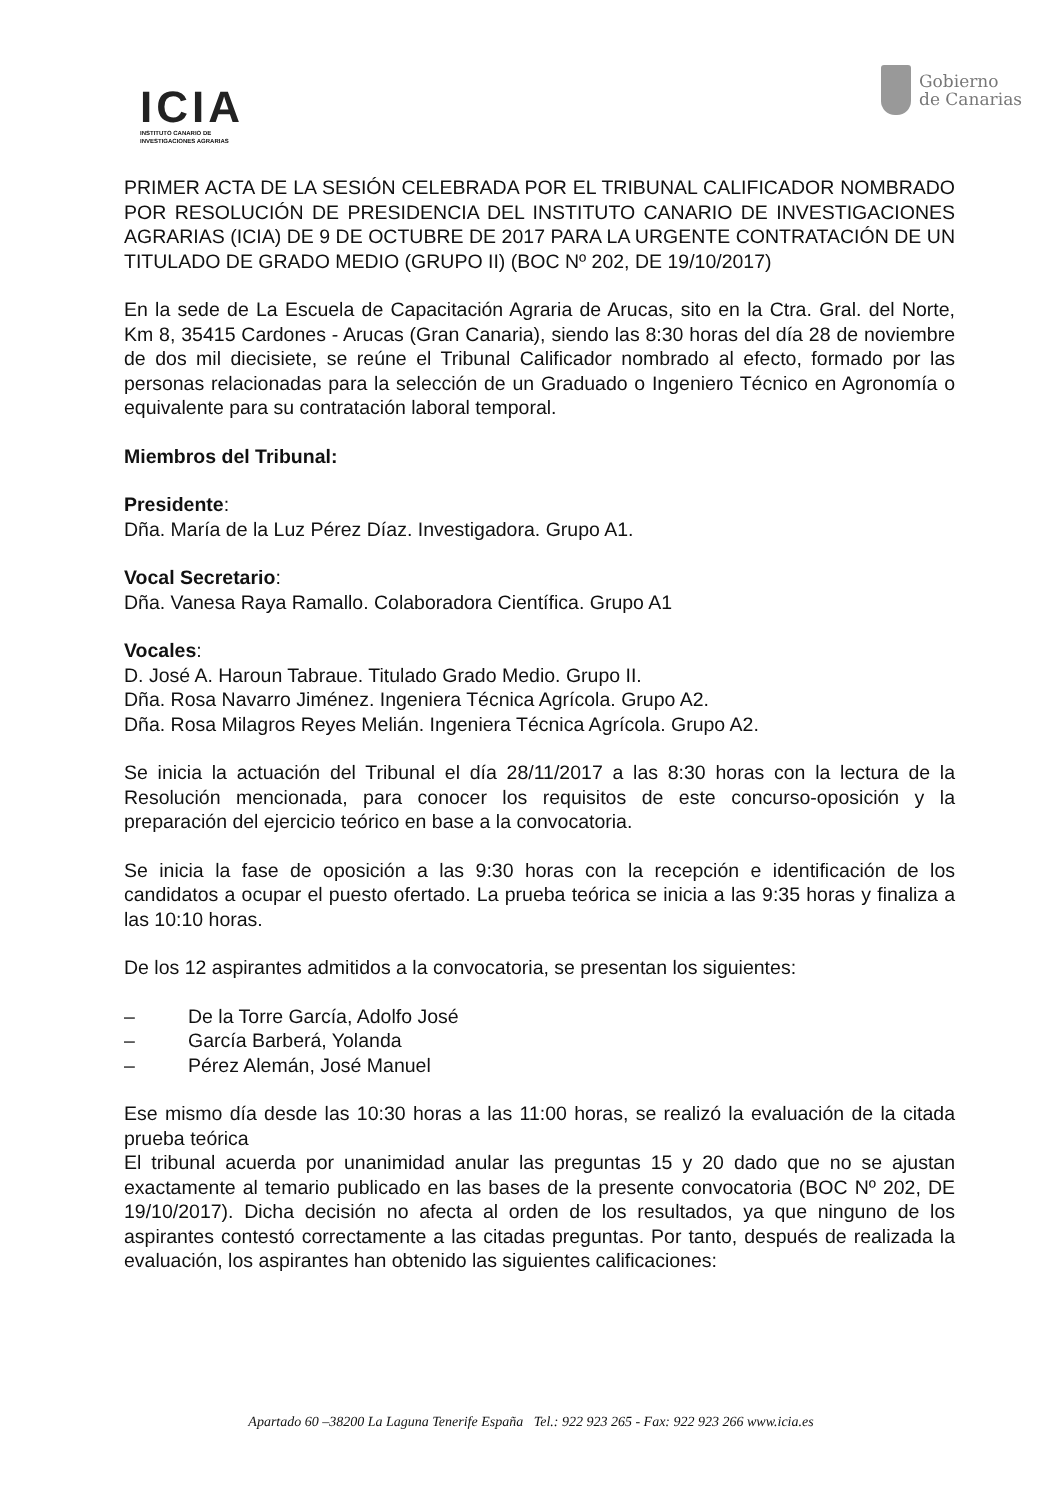ICIA
INSTITUTO CANARIO DE
INVESTIGACIONES AGRARIAS
Gobierno
de Canarias
PRIMER ACTA DE LA SESIÓN CELEBRADA POR EL TRIBUNAL CALIFICADOR NOMBRADO POR RESOLUCIÓN DE PRESIDENCIA DEL INSTITUTO CANARIO DE INVESTIGACIONES AGRARIAS (ICIA) DE 9 DE OCTUBRE DE 2017 PARA LA URGENTE CONTRATACIÓN DE UN TITULADO DE GRADO MEDIO (GRUPO II) (BOC Nº 202, DE 19/10/2017)
En la sede de La Escuela de Capacitación Agraria de Arucas, sito en la Ctra. Gral. del Norte, Km 8, 35415 Cardones - Arucas (Gran Canaria), siendo las 8:30 horas del día 28 de noviembre de dos mil diecisiete, se reúne el Tribunal Calificador nombrado al efecto, formado por las personas relacionadas para la selección de un Graduado o Ingeniero Técnico en Agronomía o equivalente para su contratación laboral temporal.
Miembros del Tribunal:
Presidente:
Dña. María de la Luz Pérez Díaz. Investigadora. Grupo A1.
Vocal Secretario:
Dña. Vanesa Raya Ramallo. Colaboradora Científica. Grupo A1
Vocales:
D. José A. Haroun Tabraue. Titulado Grado Medio. Grupo II.
Dña. Rosa Navarro Jiménez. Ingeniera Técnica Agrícola. Grupo A2.
Dña. Rosa Milagros Reyes Melián. Ingeniera Técnica Agrícola. Grupo A2.
Se inicia la actuación del Tribunal el día 28/11/2017 a las 8:30 horas con la lectura de la Resolución mencionada, para conocer los requisitos de este concurso-oposición y la preparación del ejercicio teórico en base a la convocatoria.
Se inicia la fase de oposición a las 9:30 horas con la recepción e identificación de los candidatos a ocupar el puesto ofertado. La prueba teórica se inicia a las 9:35 horas y finaliza a las 10:10 horas.
De los 12 aspirantes admitidos a la convocatoria, se presentan los siguientes:
– De la Torre García, Adolfo José
– García Barberá, Yolanda
– Pérez Alemán, José Manuel
Ese mismo día desde las 10:30 horas a las 11:00 horas, se realizó la evaluación de la citada prueba teórica
El tribunal acuerda por unanimidad anular las preguntas 15 y 20 dado que no se ajustan exactamente al temario publicado en las bases de la presente convocatoria (BOC Nº 202, DE 19/10/2017). Dicha decisión no afecta al orden de los resultados, ya que ninguno de los aspirantes contestó correctamente a las citadas preguntas. Por tanto, después de realizada la evaluación, los aspirantes han obtenido las siguientes calificaciones:
Apartado 60 –38200 La Laguna Tenerife España Tel.: 922 923 265 - Fax: 922 923 266 www.icia.es